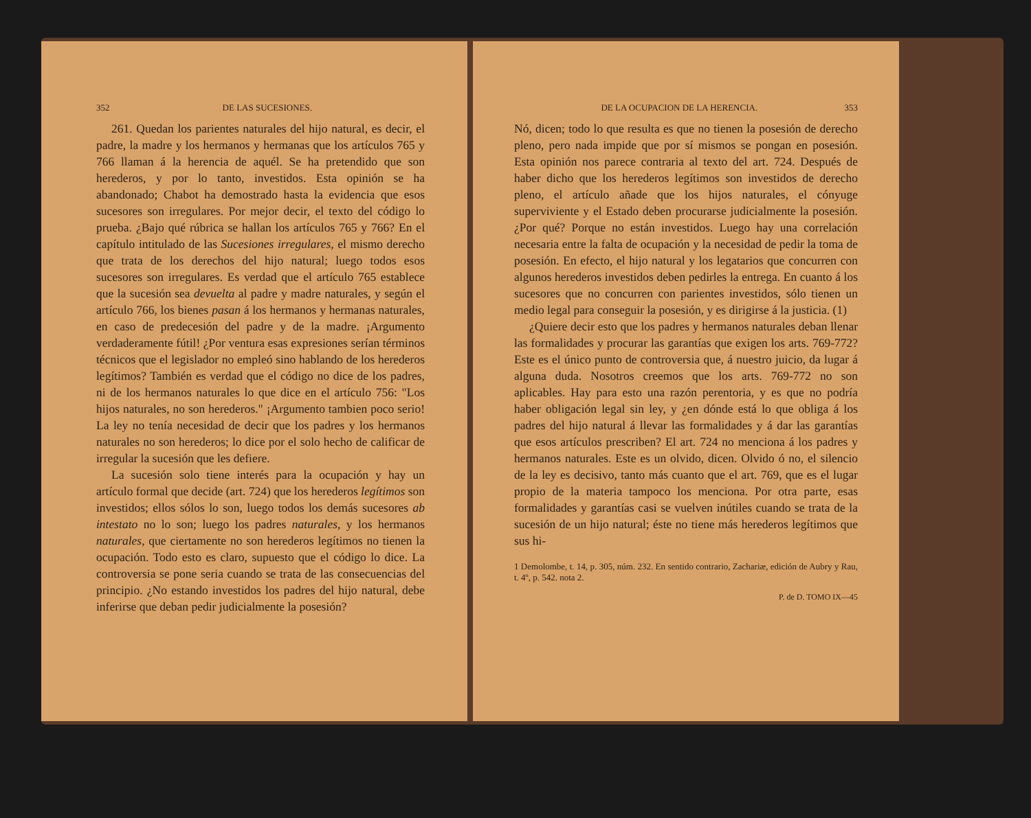352 DE LAS SUCESIONES.
261. Quedan los parientes naturales del hijo natural, es decir, el padre, la madre y los hermanos y hermanas que los artículos 765 y 766 llaman á la herencia de aquél. Se ha pretendido que son herederos, y por lo tanto, investidos. Esta opinión se ha abandonado; Chabot ha demostrado hasta la evidencia que esos sucesores son irregulares. Por mejor decir, el texto del código lo prueba. ¿Bajo qué rúbrica se hallan los artículos 765 y 766? En el capítulo intitulado de las Sucesiones irregulares, el mismo derecho que trata de los derechos del hijo natural; luego todos esos sucesores son irregulares. Es verdad que el artículo 765 establece que la sucesión sea devuelta al padre y madre naturales, y según el artículo 766, los bienes pasan á los hermanos y hermanas naturales, en caso de predecesión del padre y de la madre. ¡Argumento verdaderamente fútil! ¿Por ventura esas expresiones serían términos técnicos que el legislador no empleó sino hablando de los herederos legítimos? También es verdad que el código no dice de los padres, ni de los hermanos naturales lo que dice en el artículo 756: "Los hijos naturales, no son herederos." ¡Argumento tambien poco serio! La ley no tenía necesidad de decir que los padres y los hermanos naturales no son herederos; lo dice por el solo hecho de calificar de irregular la sucesión que les defiere.
La sucesión solo tiene interés para la ocupación y hay un artículo formal que decide (art. 724) que los herederos legítimos son investidos; ellos sólos lo son, luego todos los demás sucesores ab intestato no lo son; luego los padres naturales, y los hermanos naturales, que ciertamente no son herederos legítimos no tienen la ocupación. Todo esto es claro, supuesto que el código lo dice. La controversia se pone seria cuando se trata de las consecuencias del principio. ¿No estando investidos los padres del hijo natural, debe inferirse que deban pedir judicialmente la posesión?
DE LA OCUPACION DE LA HERENCIA. 353
Nó, dicen; todo lo que resulta es que no tienen la posesión de derecho pleno, pero nada impide que por sí mismos se pongan en posesión. Esta opinión nos parece contraria al texto del art. 724. Después de haber dicho que los herederos legítimos son investidos de derecho pleno, el artículo añade que los hijos naturales, el cónyuge superviviente y el Estado deben procurarse judicialmente la posesión. ¿Por qué? Porque no están investidos. Luego hay una correlación necesaria entre la falta de ocupación y la necesidad de pedir la toma de posesión. En efecto, el hijo natural y los legatarios que concurren con algunos herederos investidos deben pedirles la entrega. En cuanto á los sucesores que no concurren con parientes investidos, sólo tienen un medio legal para conseguir la posesión, y es dirigirse á la justicia. (1)
¿Quiere decir esto que los padres y hermanos naturales deban llenar las formalidades y procurar las garantías que exigen los arts. 769-772? Este es el único punto de controversia que, á nuestro juicio, da lugar á alguna duda. Nosotros creemos que los arts. 769-772 no son aplicables. Hay para esto una razón perentoria, y es que no podría haber obligación legal sin ley, y ¿en dónde está lo que obliga á los padres del hijo natural á llevar las formalidades y á dar las garantías que esos artículos prescriben? El art. 724 no menciona á los padres y hermanos naturales. Este es un olvido, dicen. Olvido ó no, el silencio de la ley es decisivo, tanto más cuanto que el art. 769, que es el lugar propio de la materia tampoco los menciona. Por otra parte, esas formalidades y garantías casi se vuelven inútiles cuando se trata de la sucesión de un hijo natural; éste no tiene más herederos legítimos que sus hi-
1 Demolombe, t. 14, p. 305, núm. 232. En sentido contrario, Zachariæ, edición de Aubry y Rau, t. 4º, p. 542. nota 2.
P. de D. TOMO IX—45